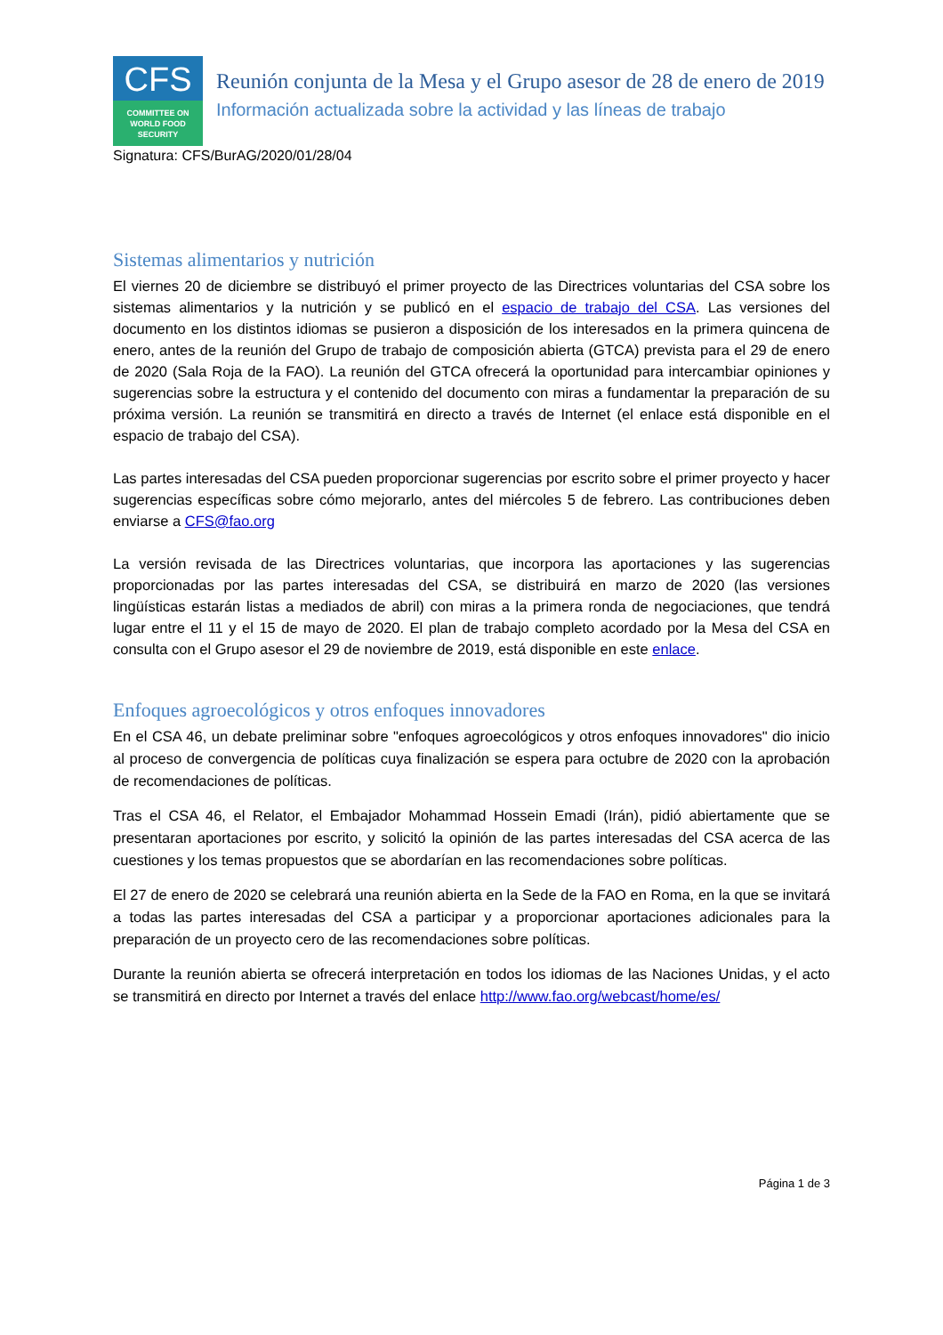CFS
COMMITTEE ON
WORLD FOOD
SECURITY
Reunión conjunta de la Mesa y el Grupo asesor de 28 de enero de 2019
Información actualizada sobre la actividad y las líneas de trabajo
Signatura: CFS/BurAG/2020/01/28/04
Sistemas alimentarios y nutrición
El viernes 20 de diciembre se distribuyó el primer proyecto de las Directrices voluntarias del CSA sobre los sistemas alimentarios y la nutrición y se publicó en el espacio de trabajo del CSA. Las versiones del documento en los distintos idiomas se pusieron a disposición de los interesados en la primera quincena de enero, antes de la reunión del Grupo de trabajo de composición abierta (GTCA) prevista para el 29 de enero de 2020 (Sala Roja de la FAO). La reunión del GTCA ofrecerá la oportunidad para intercambiar opiniones y sugerencias sobre la estructura y el contenido del documento con miras a fundamentar la preparación de su próxima versión. La reunión se transmitirá en directo a través de Internet (el enlace está disponible en el espacio de trabajo del CSA).
Las partes interesadas del CSA pueden proporcionar sugerencias por escrito sobre el primer proyecto y hacer sugerencias específicas sobre cómo mejorarlo, antes del miércoles 5 de febrero. Las contribuciones deben enviarse a CFS@fao.org
La versión revisada de las Directrices voluntarias, que incorpora las aportaciones y las sugerencias proporcionadas por las partes interesadas del CSA, se distribuirá en marzo de 2020 (las versiones lingüísticas estarán listas a mediados de abril) con miras a la primera ronda de negociaciones, que tendrá lugar entre el 11 y el 15 de mayo de 2020. El plan de trabajo completo acordado por la Mesa del CSA en consulta con el Grupo asesor el 29 de noviembre de 2019, está disponible en este enlace.
Enfoques agroecológicos y otros enfoques innovadores
En el CSA 46, un debate preliminar sobre "enfoques agroecológicos y otros enfoques innovadores" dio inicio al proceso de convergencia de políticas cuya finalización se espera para octubre de 2020 con la aprobación de recomendaciones de políticas.
Tras el CSA 46, el Relator, el Embajador Mohammad Hossein Emadi (Irán), pidió abiertamente que se presentaran aportaciones por escrito, y solicitó la opinión de las partes interesadas del CSA acerca de las cuestiones y los temas propuestos que se abordarían en las recomendaciones sobre políticas.
El 27 de enero de 2020 se celebrará una reunión abierta en la Sede de la FAO en Roma, en la que se invitará a todas las partes interesadas del CSA a participar y a proporcionar aportaciones adicionales para la preparación de un proyecto cero de las recomendaciones sobre políticas.
Durante la reunión abierta se ofrecerá interpretación en todos los idiomas de las Naciones Unidas, y el acto se transmitirá en directo por Internet a través del enlace http://www.fao.org/webcast/home/es/
Página 1 de 3